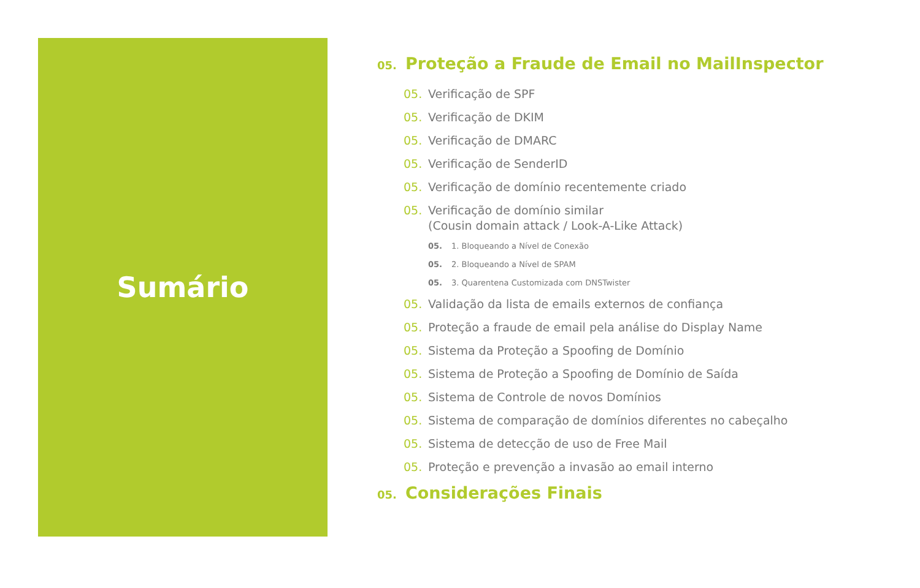Sumário
05. Proteção a Fraude de Email no MailInspector
05. Verificação de SPF
05. Verificação de DKIM
05. Verificação de DMARC
05. Verificação de SenderID
05. Verificação de domínio recentemente criado
05. Verificação de domínio similar
(Cousin domain attack / Look-A-Like Attack)
05. 1. Bloqueando a Nível de Conexão
05. 2. Bloqueando a Nível de SPAM
05. 3. Quarentena Customizada com DNSTwister
05. Validação da lista de emails externos de confiança
05. Proteção a fraude de email pela análise do Display Name
05. Sistema da Proteção a Spoofing de Domínio
05. Sistema de Proteção a Spoofing de Domínio de Saída
05. Sistema de Controle de novos Domínios
05. Sistema de comparação de domínios diferentes no cabeçalho
05. Sistema de detecção de uso de Free Mail
05. Proteção e prevenção a invasão ao email interno
05. Considerações Finais